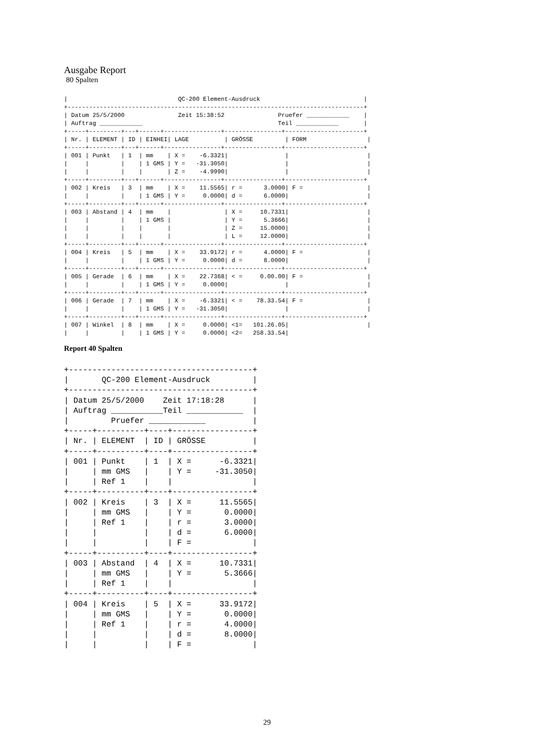Ausgabe Report
80 Spalten
|                               QC-200 Element-Ausdruck                             |
+-----------------------------------------------------------------------------------+
| Datum 25/5/2000               Zeit 15:38:52               Pruefer ____________    |
| Auftrag ____________                                      Teil ____________       |
+-----+---------+---+------+----------------+----------------+----------------------+
| Nr. | ELEMENT | ID | EINHEI| LAGE          | GRÖSSE         | FORM                 |
+-----+---------+---+------+----------------+----------------+----------------------+
| 001 | Punkt   | 1  | mm    | X =    -6.3321|                |                      |
|     |         |    | 1 GMS | Y =   -31.3050|                |                      |
|     |         |    |       | Z =    -4.9990|                |                      |
+-----+---------+---+------+----------------+----------------+----------------------+
| 002 | Kreis   | 3  | mm    | X =    11.5565| r =      3.0000| F =                  |
|     |         |    | 1 GMS | Y =     0.0000| d =      6.0000|                      |
+-----+---------+---+------+----------------+----------------+----------------------+
| 003 | Abstand | 4  | mm    |               | X =     10.7331|                      |
|     |         |    | 1 GMS |               | Y =      5.3666|                      |
|     |         |    |       |               | Z =     15.0000|                      |
|     |         |    |       |               | L =     12.0000|                      |
+-----+---------+---+------+----------------+----------------+----------------------+
| 004 | Kreis   | 5  | mm    | X =    33.9172| r =      4.0000| F =                  |
|     |         |    | 1 GMS | Y =     0.0000| d =      8.0000|                      |
+-----+---------+---+------+----------------+----------------+----------------------+
| 005 | Gerade  | 6  | mm    | X =    22.7368| < =     0.00.00| F =                  |
|     |         |    | 1 GMS | Y =     0.0000|                |                      |
+-----+---------+---+------+----------------+----------------+----------------------+
| 006 | Gerade  | 7  | mm    | X =    -6.3321| < =    78.33.54| F =                  |
|     |         |    | 1 GMS | Y =   -31.3050|                |                      |
+-----+---------+---+------+----------------+----------------+----------------------+
| 007 | Winkel  | 8  | mm    | X =     0.0000| <1=   101.26.05|                      |
|     |         |    | 1 GMS | Y =     0.0000| <2=   258.33.54|
Report 40 Spalten
+---------------------------------------+
|       QC-200 Element-Ausdruck         |
+---------------------------------------+
| Datum 25/5/2000    Zeit 17:18:28      |
| Auftrag ___________Teil ____________  |
|         Pruefer ____________          |
+-----+----------+----+-----------------+
| Nr. | ELEMENT  | ID | GRÖSSE          |
+-----+----------+----+-----------------+
| 001 | Punkt    | 1  | X =      -6.3321|
|     | mm GMS   |    | Y =     -31.3050|
|     | Ref 1    |    |                 |
+-----+----------+----+-----------------+
| 002 | Kreis    | 3  | X =      11.5565|
|     | mm GMS   |    | Y =       0.0000|
|     | Ref 1    |    | r =       3.0000|
|     |          |    | d =       6.0000|
|     |          |    | F =             |
+-----+----------+----+-----------------+
| 003 | Abstand  | 4  | X =      10.7331|
|     | mm GMS   |    | Y =       5.3666|
|     | Ref 1    |    |                 |
+-----+----------+----+-----------------+
| 004 | Kreis    | 5  | X =      33.9172|
|     | mm GMS   |    | Y =       0.0000|
|     | Ref 1    |    | r =       4.0000|
|     |          |    | d =       8.0000|
|     |          |    | F =             |
29